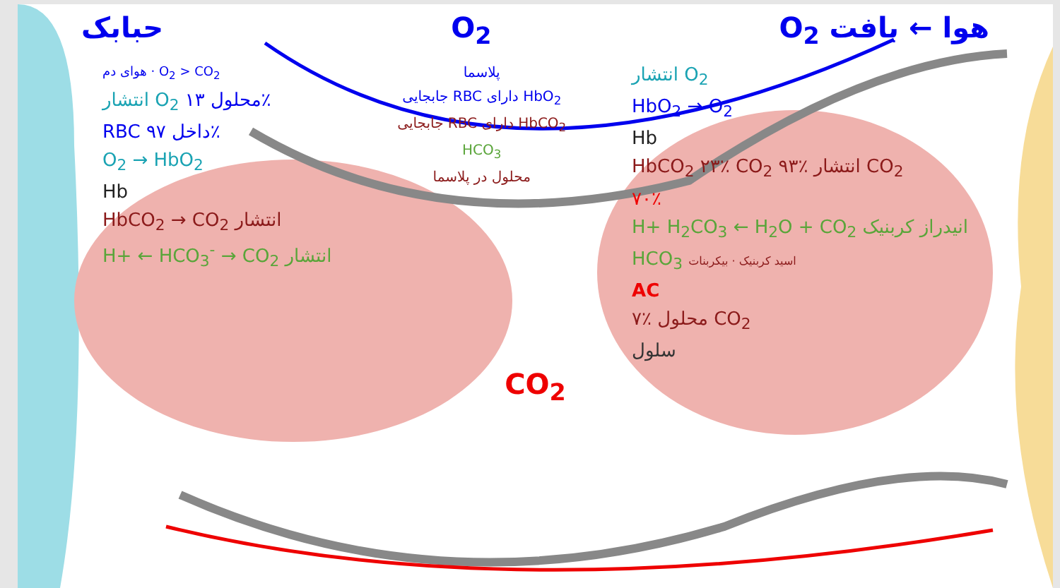حبابک O<sub>2</sub> O<sub>2</sub> هوا ← بافت
هوای دم · O<sub>2</sub> > CO<sub>2</sub>
انتشار O<sub>2</sub> محلول ۱۳٪
RBC داخل ۹۷٪
O<sub>2</sub> → HbO<sub>2</sub>
Hb
HbCO<sub>2</sub> → CO<sub>2</sub> انتشار
H+ ← HCO<sub>3</sub><sup>-</sup> → CO<sub>2</sub> انتشار
پلاسما
جابجایی RBC دارای HbO<sub>2</sub>
جابجایی RBC دارای HbCO<sub>2</sub>
HCO<sub>3</sub>
محلول در پلاسما
انتشار O<sub>2</sub>
HbO<sub>2</sub> → O<sub>2</sub>
Hb
HbCO<sub>2</sub> ۲۳٪ CO<sub>2</sub> ۹۳٪ انتشار CO<sub>2</sub>
۷۰٪
H+ H<sub>2</sub>CO<sub>3</sub> ← H<sub>2</sub>O + CO<sub>2</sub> انیدراز کربنیک
HCO<sub>3</sub> اسید کربنیک · بیکربنات
AC
۷٪ محلول CO<sub>2</sub>
سلول
CO<sub>2</sub>